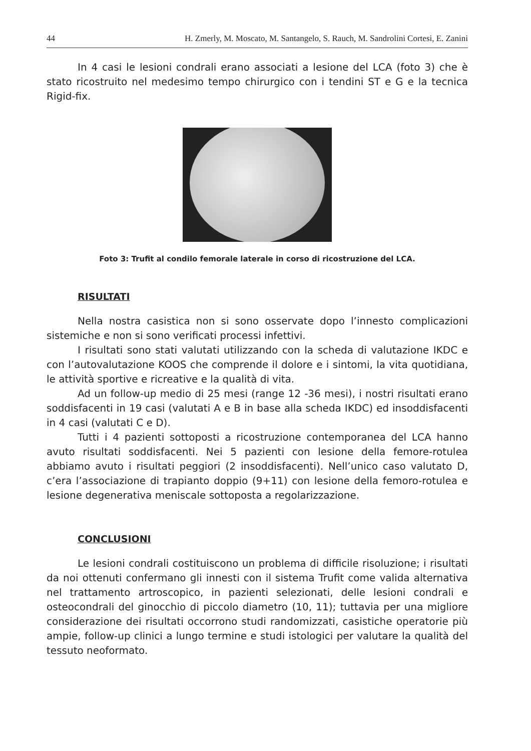44 H. Zmerly, M. Moscato, M. Santangelo, S. Rauch, M. Sandrolini Cortesi, E. Zanini
In 4 casi le lesioni condrali erano associati a lesione del LCA (foto 3) che è stato ricostruito nel medesimo tempo chirurgico con i tendini ST e G e la tecnica Rigid-fix.
Foto 3: Trufit al condilo femorale laterale in corso di ricostruzione del LCA.
RISULTATI
Nella nostra casistica non si sono osservate dopo l’innesto complicazioni sistemiche e non si sono verificati processi infettivi.
I risultati sono stati valutati utilizzando con la scheda di valutazione IKDC e con l’autovalutazione KOOS che comprende il dolore e i sintomi, la vita quotidiana, le attività sportive e ricreative e la qualità di vita.
Ad un follow-up medio di 25 mesi (range 12 -36 mesi), i nostri risultati erano soddisfacenti in 19 casi (valutati A e B in base alla scheda IKDC) ed insoddisfacenti in 4 casi (valutati C e D).
Tutti i 4 pazienti sottoposti a ricostruzione contemporanea del LCA hanno avuto risultati soddisfacenti. Nei 5 pazienti con lesione della femore-rotulea abbiamo avuto i risultati peggiori (2 insoddisfacenti). Nell’unico caso valutato D, c’era l’associazione di trapianto doppio (9+11) con lesione della femoro-rotulea e lesione degenerativa meniscale sottoposta a regolarizzazione.
CONCLUSIONI
Le lesioni condrali costituiscono un problema di difficile risoluzione; i risultati da noi ottenuti confermano gli innesti con il sistema Trufit come valida alternativa nel trattamento artroscopico, in pazienti selezionati, delle lesioni condrali e osteocondrali del ginocchio di piccolo diametro (10, 11); tuttavia per una migliore considerazione dei risultati occorrono studi randomizzati, casistiche operatorie più ampie, follow-up clinici a lungo termine e studi istologici per valutare la qualità del tessuto neoformato.